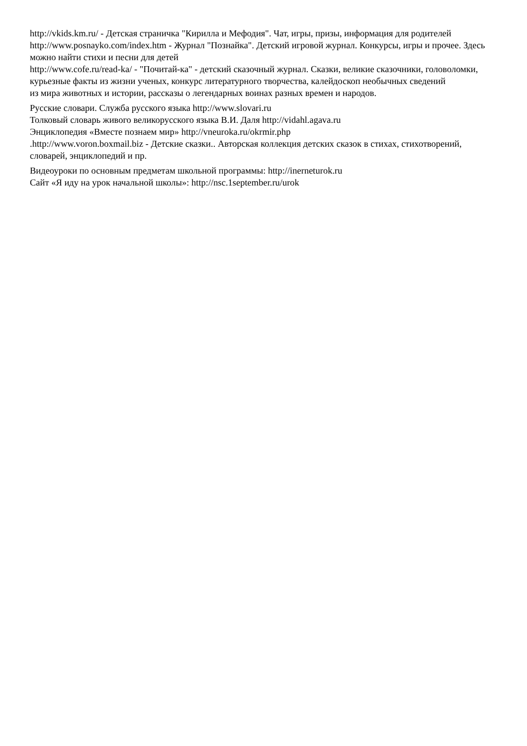http://vkids.km.ru/ - Детская страничка "Кирилла и Мефодия". Чат, игры, призы, информация для родителей
http://www.posnayko.com/index.htm - Журнал "Познайка". Детский игровой журнал. Конкурсы, игры и прочее. Здесь можно найти стихи и песни для детей
http://www.cofe.ru/read-ka/ - "Почитай-ка" - детский сказочный журнал. Сказки, великие сказочники, головоломки, курьезные факты из жизни ученых, конкурс литературного творчества, калейдоскоп необычных сведений
из мира животных и истории, рассказы о легендарных воинах разных времен и народов.
Русские словари. Служба русского языка http://www.slovari.ru
Толковый словарь живого великорусского языка В.И. Даля http://vidahl.agava.ru
Энциклопедия «Вместе познаем мир» http://vneuroka.ru/okrmir.php
.http://www.voron.boxmail.biz - Детские сказки.. Авторская коллекция детских сказок в стихах, стихотворений, словарей, энциклопедий и пр.
Видеоуроки по основным предметам школьной программы: http://inerneturok.ru
Сайт «Я иду на урок начальной школы»: http://nsc.1september.ru/urok